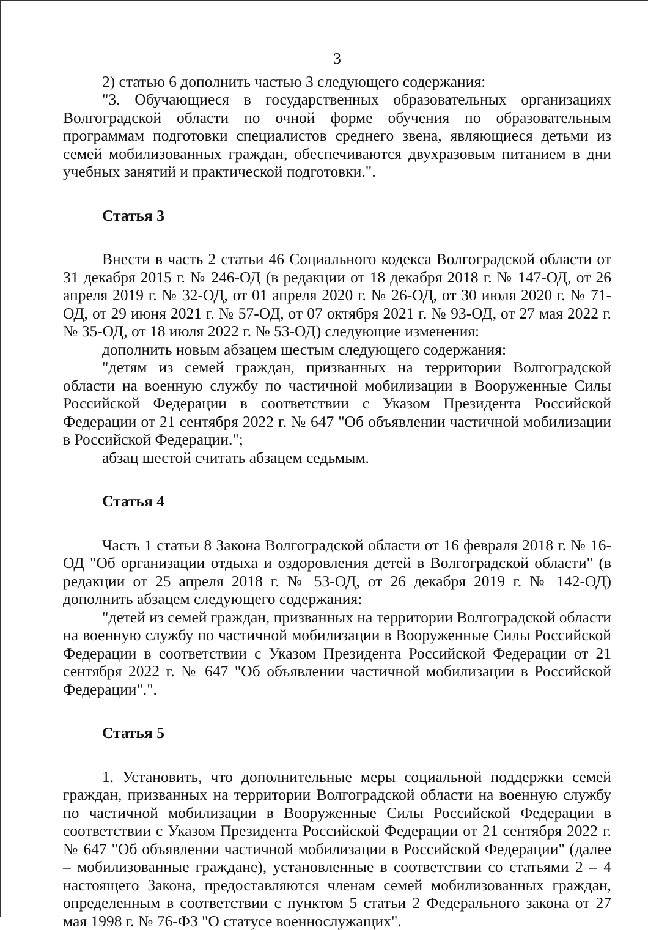3
2) статью 6 дополнить частью 3 следующего содержания:
"3. Обучающиеся в государственных образовательных организациях Волгоградской области по очной форме обучения по образовательным программам подготовки специалистов среднего звена, являющиеся детьми из семей мобилизованных граждан, обеспечиваются двухразовым питанием в дни учебных занятий и практической подготовки.".
Статья 3
Внести в часть 2 статьи 46 Социального кодекса Волгоградской области от 31 декабря 2015 г. № 246-ОД (в редакции от 18 декабря 2018 г. № 147-ОД, от 26 апреля 2019 г. № 32-ОД, от 01 апреля 2020 г. № 26-ОД, от 30 июля 2020 г. № 71-ОД, от 29 июня 2021 г. № 57-ОД, от 07 октября 2021 г. № 93-ОД, от 27 мая 2022 г. № 35-ОД, от 18 июля 2022 г. № 53-ОД) следующие изменения:
дополнить новым абзацем шестым следующего содержания:
"детям из семей граждан, призванных на территории Волгоградской области на военную службу по частичной мобилизации в Вооруженные Силы Российской Федерации в соответствии с Указом Президента Российской Федерации от 21 сентября 2022 г. № 647 "Об объявлении частичной мобилизации в Российской Федерации.";
абзац шестой считать абзацем седьмым.
Статья 4
Часть 1 статьи 8 Закона Волгоградской области от 16 февраля 2018 г. № 16-ОД "Об организации отдыха и оздоровления детей в Волгоградской области" (в редакции от 25 апреля 2018 г. № 53-ОД, от 26 декабря 2019 г. № 142-ОД) дополнить абзацем следующего содержания:
"детей из семей граждан, призванных на территории Волгоградской области на военную службу по частичной мобилизации в Вооруженные Силы Российской Федерации в соответствии с Указом Президента Российской Федерации от 21 сентября 2022 г. № 647 "Об объявлении частичной мобилизации в Российской Федерации".".
Статья 5
1. Установить, что дополнительные меры социальной поддержки семей граждан, призванных на территории Волгоградской области на военную службу по частичной мобилизации в Вооруженные Силы Российской Федерации в соответствии с Указом Президента Российской Федерации от 21 сентября 2022 г. № 647 "Об объявлении частичной мобилизации в Российской Федерации" (далее – мобилизованные граждане), установленные в соответствии со статьями 2 – 4 настоящего Закона, предоставляются членам семей мобилизованных граждан, определенным в соответствии с пунктом 5 статьи 2 Федерального закона от 27 мая 1998 г. № 76-ФЗ "О статусе военнослужащих".